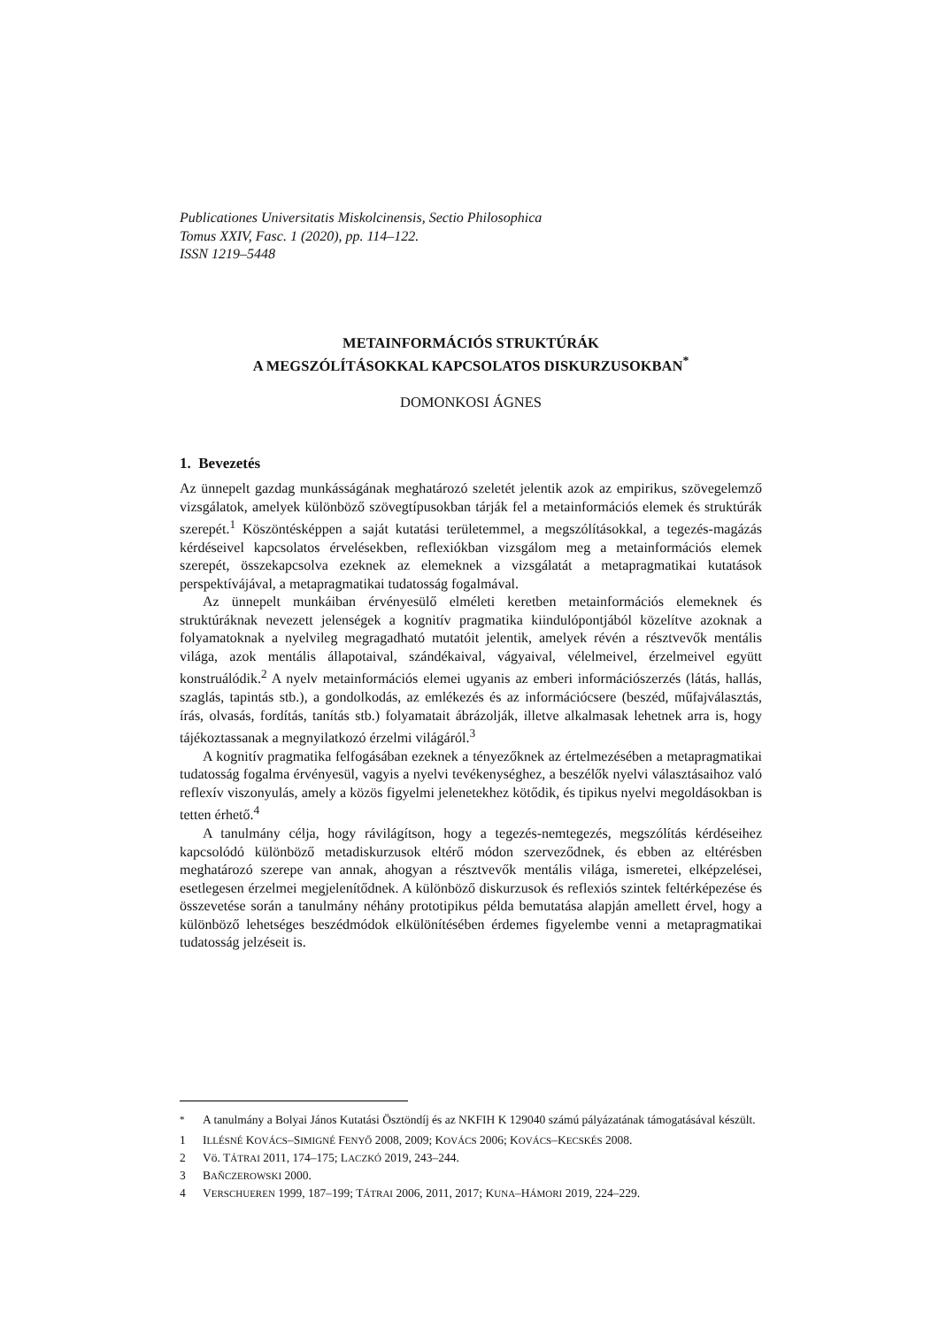Publicationes Universitatis Miskolcinensis, Sectio Philosophica
Tomus XXIV, Fasc. 1 (2020), pp. 114–122.
ISSN 1219–5448
METAINFORMÁCIÓS STRUKTÚRÁK
A MEGSZÓLÍTÁSOKKAL KAPCSOLATOS DISKURZUSOKBAN<sup>*</sup>
DOMONKOSI ÁGNES
1. Bevezetés
Az ünnepelt gazdag munkásságának meghatározó szeletét jelentik azok az empirikus, szövegelemző vizsgálatok, amelyek különböző szövegtípusokban tárják fel a metainformációs elemek és struktúrák szerepét.<sup>1</sup> Köszöntésképpen a saját kutatási területemmel, a megszólításokkal, a tegezés-magázás kérdéseivel kapcsolatos érvelésekben, reflexiókban vizsgálom meg a metainformációs elemek szerepét, összekapcsolva ezeknek az elemeknek a vizsgálatát a metapragmatikai kutatások perspektívájával, a metapragmatikai tudatosság fogalmával.
Az ünnepelt munkáiban érvényesülő elméleti keretben metainformációs elemeknek és struktúráknak nevezett jelenségek a kognitív pragmatika kiindulópontjából közelítve azoknak a folyamatoknak a nyelvileg megragadható mutatóit jelentik, amelyek révén a résztvevők mentális világa, azok mentális állapotaival, szándékaival, vágyaival, vélelmeivel, érzelmeivel együtt konstruálódik.<sup>2</sup> A nyelv metainformációs elemei ugyanis az emberi információszerzés (látás, hallás, szaglás, tapintás stb.), a gondolkodás, az emlékezés és az információcsere (beszéd, műfajválasztás, írás, olvasás, fordítás, tanítás stb.) folyamatait ábrázolják, illetve alkalmasak lehetnek arra is, hogy tájékoztassanak a megnyilatkozó érzelmi világáról.<sup>3</sup>
A kognitív pragmatika felfogásában ezeknek a tényezőknek az értelmezésében a metapragmatikai tudatosság fogalma érvényesül, vagyis a nyelvi tevékenységhez, a beszélők nyelvi választásaihoz való reflexív viszonyulás, amely a közös figyelmi jelenetekhez kötődik, és tipikus nyelvi megoldásokban is tetten érhető.<sup>4</sup>
A tanulmány célja, hogy rávilágítson, hogy a tegezés-nemtegezés, megszólítás kérdéseihez kapcsolódó különböző metadiskurzusok eltérő módon szerveződnek, és ebben az eltérésben meghatározó szerepe van annak, ahogyan a résztvevők mentális világa, ismeretei, elképzelései, esetlegesen érzelmei megjelenítődnek. A különböző diskurzusok és reflexiós szintek feltérképezése és összevetése során a tanulmány néhány prototipikus példa bemutatása alapján amellett érvel, hogy a különböző lehetséges beszédmódok elkülönítésében érdemes figyelembe venni a metapragmatikai tudatosság jelzéseit is.
<sup>*</sup> A tanulmány a Bolyai János Kutatási Ösztöndíj és az NKFIH K 129040 számú pályázatának támogatásával készült.
1 ILLÉSNÉ KOVÁCS–SIMIGNÉ FENYŐ 2008, 2009; KOVÁCS 2006; KOVÁCS–KECSKÉS 2008.
2 Vö. TÁTRAI 2011, 174–175; LACZKÓ 2019, 243–244.
3 BAŇCZEROWSKI 2000.
4 VERSCHUEREN 1999, 187–199; TÁTRAI 2006, 2011, 2017; KUNA–HÁMORI 2019, 224–229.